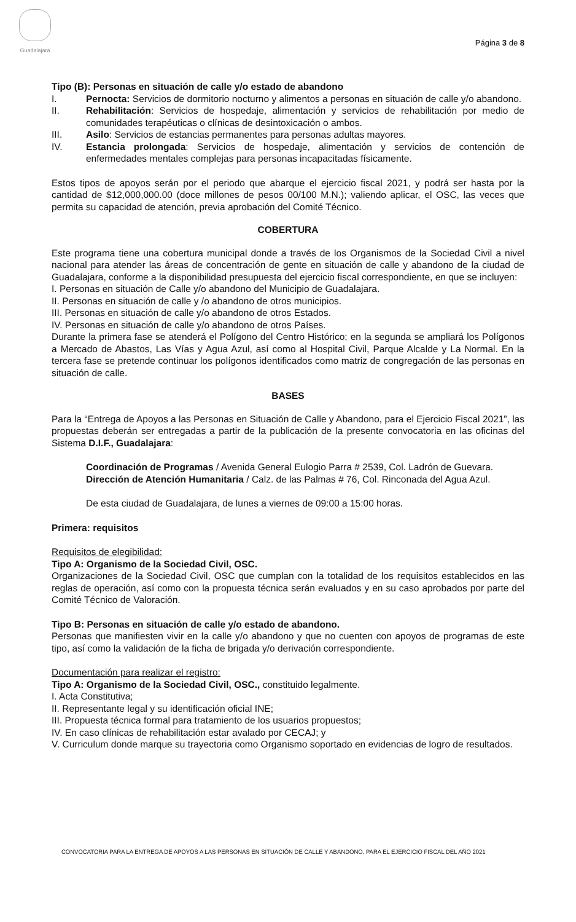Guadalajara
Página 3 de 8
Tipo (B): Personas en situación de calle y/o estado de abandono
I. Pernocta: Servicios de dormitorio nocturno y alimentos a personas en situación de calle y/o abandono.
II. Rehabilitación: Servicios de hospedaje, alimentación y servicios de rehabilitación por medio de comunidades terapéuticas o clínicas de desintoxicación o ambos.
III. Asilo: Servicios de estancias permanentes para personas adultas mayores.
IV. Estancia prolongada: Servicios de hospedaje, alimentación y servicios de contención de enfermedades mentales complejas para personas incapacitadas físicamente.
Estos tipos de apoyos serán por el periodo que abarque el ejercicio fiscal 2021, y podrá ser hasta por la cantidad de $12,000,000.00 (doce millones de pesos 00/100 M.N.); valiendo aplicar, el OSC, las veces que permita su capacidad de atención, previa aprobación del Comité Técnico.
COBERTURA
Este programa tiene una cobertura municipal donde a través de los Organismos de la Sociedad Civil a nivel nacional para atender las áreas de concentración de gente en situación de calle y abandono de la ciudad de Guadalajara, conforme a la disponibilidad presupuesta del ejercicio fiscal correspondiente, en que se incluyen:
I. Personas en situación de Calle y/o abandono del Municipio de Guadalajara.
II. Personas en situación de calle y /o abandono de otros municipios.
III. Personas en situación de calle y/o abandono de otros Estados.
IV. Personas en situación de calle y/o abandono de otros Países.
Durante la primera fase se atenderá el Polígono del Centro Histórico; en la segunda se ampliará los Polígonos a Mercado de Abastos, Las Vías y Agua Azul, así como al Hospital Civil, Parque Alcalde y La Normal. En la tercera fase se pretende continuar los polígonos identificados como matriz de congregación de las personas en situación de calle.
BASES
Para la “Entrega de Apoyos a las Personas en Situación de Calle y Abandono, para el Ejercicio Fiscal 2021”, las propuestas deberán ser entregadas a partir de la publicación de la presente convocatoria en las oficinas del Sistema D.I.F., Guadalajara:
Coordinación de Programas / Avenida General Eulogio Parra # 2539, Col. Ladrón de Guevara.
Dirección de Atención Humanitaria / Calz. de las Palmas # 76, Col. Rinconada del Agua Azul.
De esta ciudad de Guadalajara, de lunes a viernes de 09:00 a 15:00 horas.
Primera: requisitos
Requisitos de elegibilidad:
Tipo A: Organismo de la Sociedad Civil, OSC.
Organizaciones de la Sociedad Civil, OSC que cumplan con la totalidad de los requisitos establecidos en las reglas de operación, así como con la propuesta técnica serán evaluados y en su caso aprobados por parte del Comité Técnico de Valoración.
Tipo B: Personas en situación de calle y/o estado de abandono.
Personas que manifiesten vivir en la calle y/o abandono y que no cuenten con apoyos de programas de este tipo, así como la validación de la ficha de brigada y/o derivación correspondiente.
Documentación para realizar el registro:
Tipo A: Organismo de la Sociedad Civil, OSC., constituido legalmente.
I. Acta Constitutiva;
II. Representante legal y su identificación oficial INE;
III. Propuesta técnica formal para tratamiento de los usuarios propuestos;
IV. En caso clínicas de rehabilitación estar avalado por CECAJ; y
V. Curriculum donde marque su trayectoria como Organismo soportado en evidencias de logro de resultados.
CONVOCATORIA PARA LA ENTREGA DE APOYOS A LAS PERSONAS EN SITUACIÓN DE CALLE Y ABANDONO, PARA EL EJERCICIO FISCAL DEL AÑO 2021